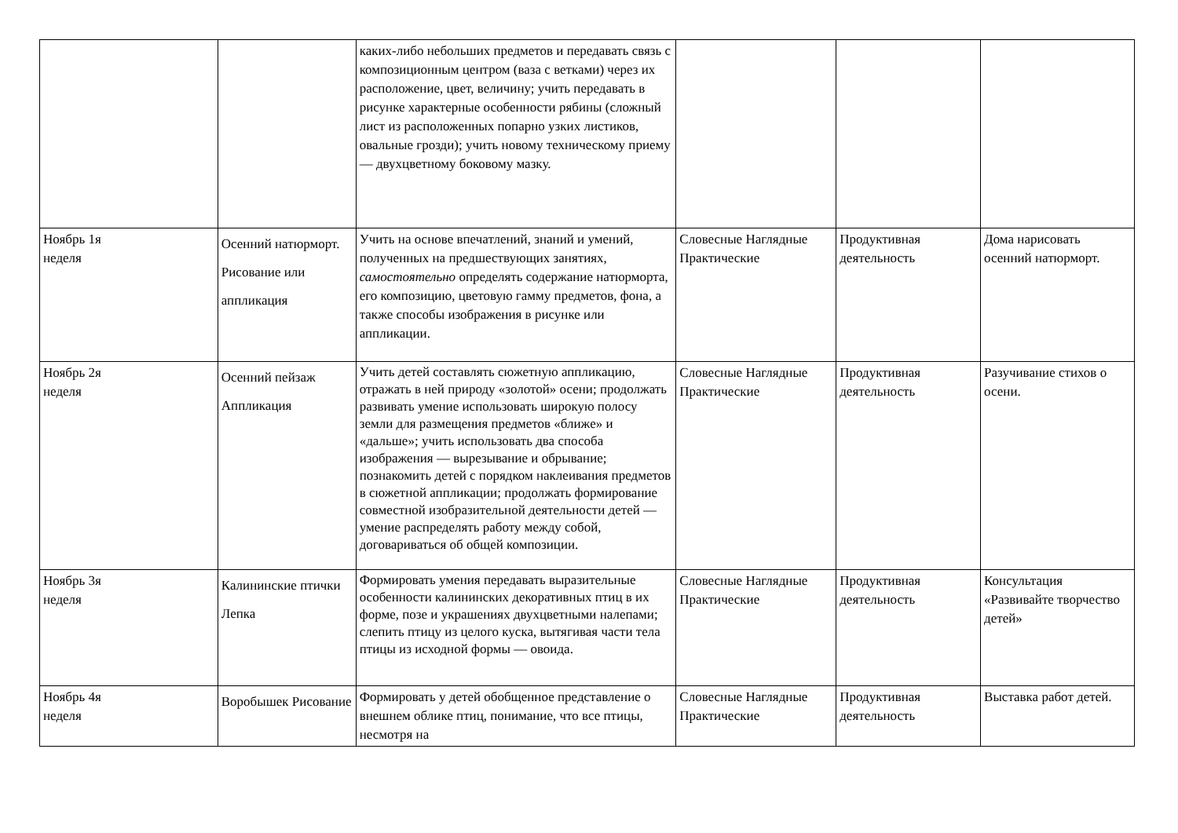| | | каких-либо небольших предметов и передавать связь с композиционным центром (ваза с ветками) через их расположение, цвет, величину; учить передавать в рисунке характерные особенности рябины (сложный лист из расположенных попарно узких листиков, овальные грозди); учить новому техническому приему — двухцветному боковому мазку. | | | |
| Ноябрь 1я неделя | Осенний натюрморт. Рисование или аппликация | Учить на основе впечатлений, знаний и умений, полученных на предшествующих занятиях, самостоятельно определять содержание натюрморта, его композицию, цветовую гамму предметов, фона, а также способы изображения в рисунке или аппликации. | Словесные Наглядные Практические | Продуктивная деятельность | Дома нарисовать осенний натюрморт. |
| Ноябрь 2я неделя | Осенний пейзаж Аппликация | Учить детей составлять сюжетную аппликацию, отражать в ней природу «золотой» осени; продолжать развивать умение использовать широкую полосу земли для размещения предметов «ближе» и «дальше»; учить использовать два способа изображения — вырезывание и обрывание; познакомить детей с порядком наклеивания предметов в сюжетной аппликации; продолжать формирование совместной изобразительной деятельности детей — умение распределять работу между собой, договариваться об общей композиции. | Словесные Наглядные Практические | Продуктивная деятельность | Разучивание стихов о осени. |
| Ноябрь 3я неделя | Калининские птички Лепка | Формировать умения передавать выразительные особенности калининских декоративных птиц в их форме, позе и украшениях двухцветными налепами; слепить птицу из целого куска, вытягивая части тела птицы из исходной формы — овоида. | Словесные Наглядные Практические | Продуктивная деятельность | Консультация «Развивайте творчество детей» |
| Ноябрь 4я неделя | Воробышек Рисование | Формировать у детей обобщенное представление о внешнем облике птиц, понимание, что все птицы, несмотря на | Словесные Наглядные Практические | Продуктивная деятельность | Выставка работ детей. |